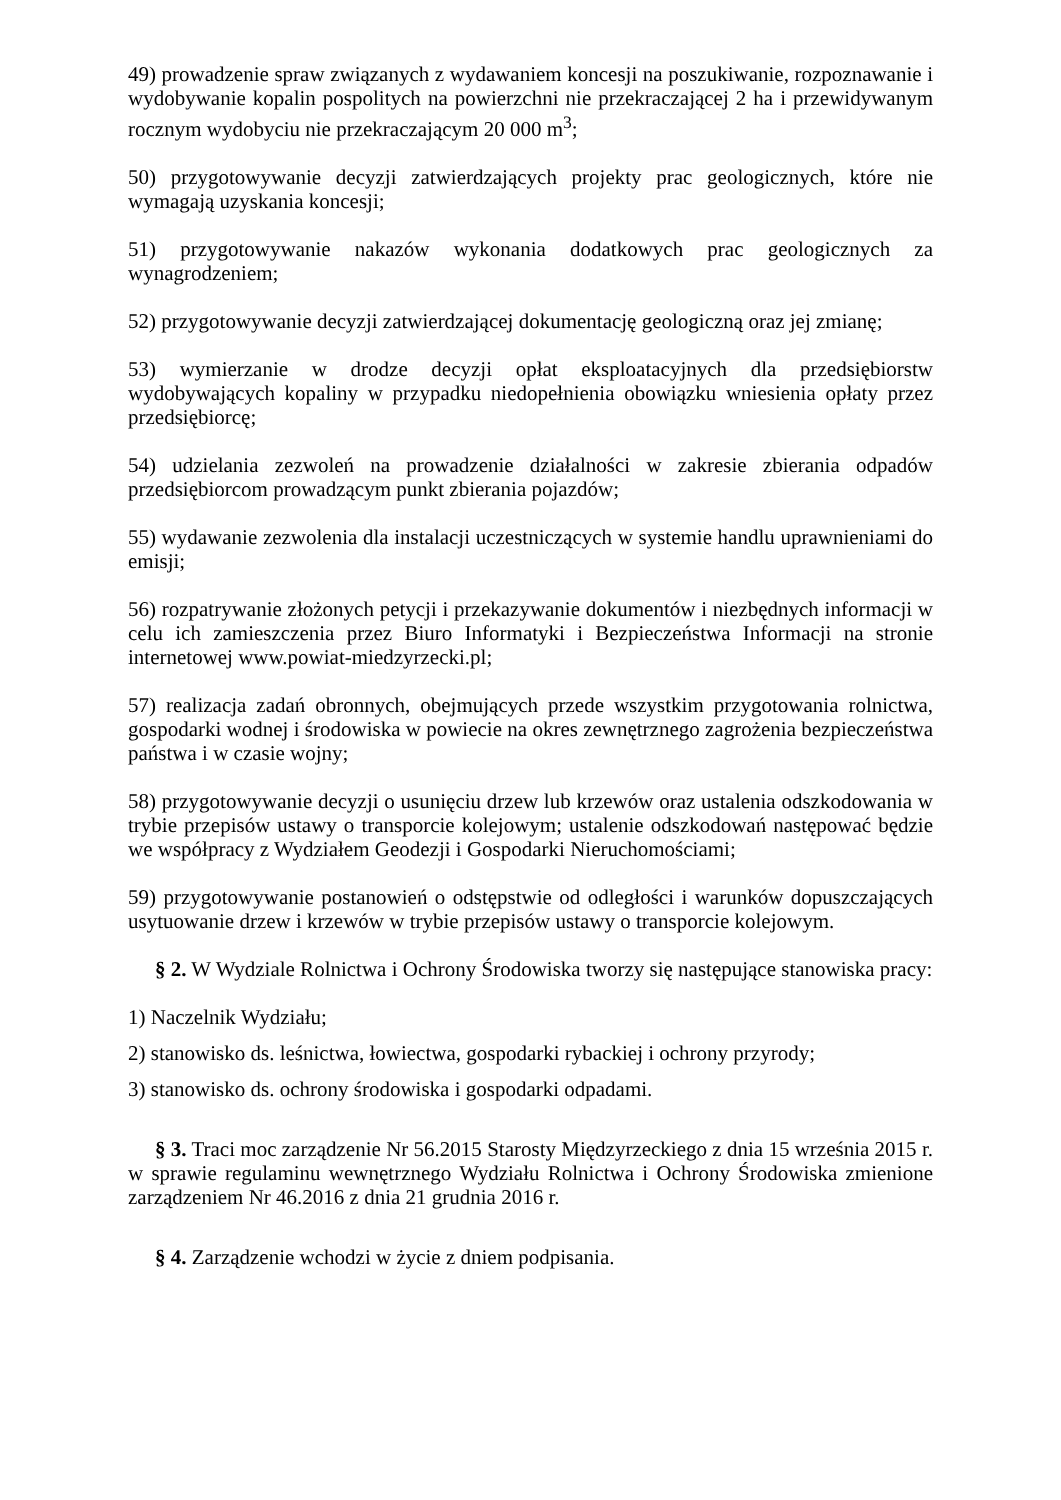49) prowadzenie spraw związanych z wydawaniem koncesji na poszukiwanie, rozpoznawanie i wydobywanie kopalin pospolitych na powierzchni nie przekraczającej 2 ha i przewidywanym rocznym wydobyciu nie przekraczającym 20 000 m<sup>3</sup>;
50) przygotowywanie decyzji zatwierdzających projekty prac geologicznych, które nie wymagają uzyskania koncesji;
51) przygotowywanie nakazów wykonania dodatkowych prac geologicznych za wynagrodzeniem;
52) przygotowywanie decyzji zatwierdzającej dokumentację geologiczną oraz jej zmianę;
53) wymierzanie w drodze decyzji opłat eksploatacyjnych dla przedsiębiorstw wydobywających kopaliny w przypadku niedopełnienia obowiązku wniesienia opłaty przez przedsiębiorcę;
54) udzielania zezwoleń na prowadzenie działalności w zakresie zbierania odpadów przedsiębiorcom prowadzącym punkt zbierania pojazdów;
55) wydawanie zezwolenia dla instalacji uczestniczących w systemie handlu uprawnieniami do emisji;
56) rozpatrywanie złożonych petycji i przekazywanie dokumentów i niezbędnych informacji w celu ich zamieszczenia przez Biuro Informatyki i Bezpieczeństwa Informacji na stronie internetowej www.powiat-miedzyrzecki.pl;
57) realizacja zadań obronnych, obejmujących przede wszystkim przygotowania rolnictwa, gospodarki wodnej i środowiska w powiecie na okres zewnętrznego zagrożenia bezpieczeństwa państwa i w czasie wojny;
58) przygotowywanie decyzji o usunięciu drzew lub krzewów oraz ustalenia odszkodowania w trybie przepisów ustawy o transporcie kolejowym; ustalenie odszkodowań następować będzie we współpracy z Wydziałem Geodezji i Gospodarki Nieruchomościami;
59) przygotowywanie postanowień o odstępstwie od odległości i warunków dopuszczających usytuowanie drzew i krzewów w trybie przepisów ustawy o transporcie kolejowym.
§ 2. W Wydziale Rolnictwa i Ochrony Środowiska tworzy się następujące stanowiska pracy:
1) Naczelnik Wydziału;
2) stanowisko ds. leśnictwa, łowiectwa, gospodarki rybackiej i ochrony przyrody;
3) stanowisko ds. ochrony środowiska i gospodarki odpadami.
§ 3. Traci moc zarządzenie Nr 56.2015 Starosty Międzyrzeckiego z dnia 15 września 2015 r. w sprawie regulaminu wewnętrznego Wydziału Rolnictwa i Ochrony Środowiska zmienione zarządzeniem Nr 46.2016 z dnia 21 grudnia 2016 r.
§ 4. Zarządzenie wchodzi w życie z dniem podpisania.